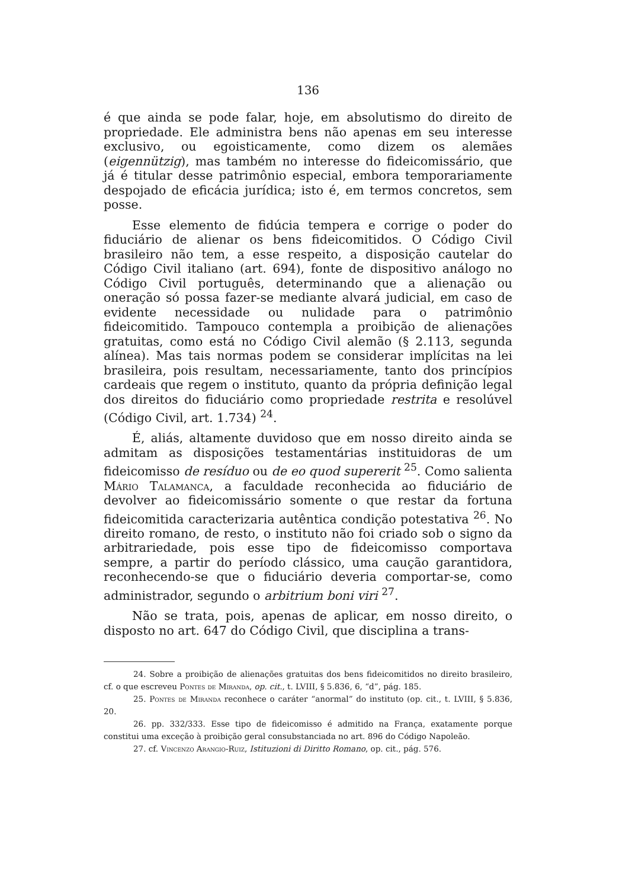136
é que ainda se pode falar, hoje, em absolutismo do direito de propriedade. Ele administra bens não apenas em seu interesse exclusivo, ou egoisticamente, como dizem os alemães (eigennützig), mas também no interesse do fideicomissário, que já é titular desse patrimônio especial, embora temporariamente despojado de eficácia jurídica; isto é, em termos concretos, sem posse.
Esse elemento de fidúcia tempera e corrige o poder do fiduciário de alienar os bens fideicomitidos. O Código Civil brasileiro não tem, a esse respeito, a disposição cautelar do Código Civil italiano (art. 694), fonte de dispositivo análogo no Código Civil português, determinando que a alienação ou oneração só possa fazer-se mediante alvará judicial, em caso de evidente necessidade ou nulidade para o patrimônio fideicomitido. Tampouco contempla a proibição de alienações gratuitas, como está no Código Civil alemão (§ 2.113, segunda alínea). Mas tais normas podem se considerar implícitas na lei brasileira, pois resultam, necessariamente, tanto dos princípios cardeais que regem o instituto, quanto da própria definição legal dos direitos do fiduciário como propriedade restrita e resolúvel (Código Civil, art. 1.734) <sup>24</sup>.
É, aliás, altamente duvidoso que em nosso direito ainda se admitam as disposições testamentárias instituidoras de um fideicomisso de resíduo ou de eo quod supererit <sup>25</sup>. Como salienta Mário Talamanca, a faculdade reconhecida ao fiduciário de devolver ao fideicomissário somente o que restar da fortuna fideicomitida caracterizaria autêntica condição potestativa <sup>26</sup>. No direito romano, de resto, o instituto não foi criado sob o signo da arbitrariedade, pois esse tipo de fideicomisso comportava sempre, a partir do período clássico, uma caução garantidora, reconhecendo-se que o fiduciário deveria comportar-se, como administrador, segundo o arbitrium boni viri <sup>27</sup>.
Não se trata, pois, apenas de aplicar, em nosso direito, o disposto no art. 647 do Código Civil, que disciplina a trans-
24. Sobre a proibição de alienações gratuitas dos bens fideicomitidos no direito brasileiro, cf. o que escreveu Pontes de Miranda, op. cit., t. LVIII, § 5.836, 6, “d”, pág. 185.
25. Pontes de Miranda reconhece o caráter “anormal” do instituto (op. cit., t. LVIII, § 5.836, 20.
26. pp. 332/333. Esse tipo de fideicomisso é admitido na França, exatamente porque constitui uma exceção à proibição geral consubstanciada no art. 896 do Código Napoleão.
27. cf. Vincenzo Arangio-Ruiz, Istituzioni di Diritto Romano, op. cit., pág. 576.